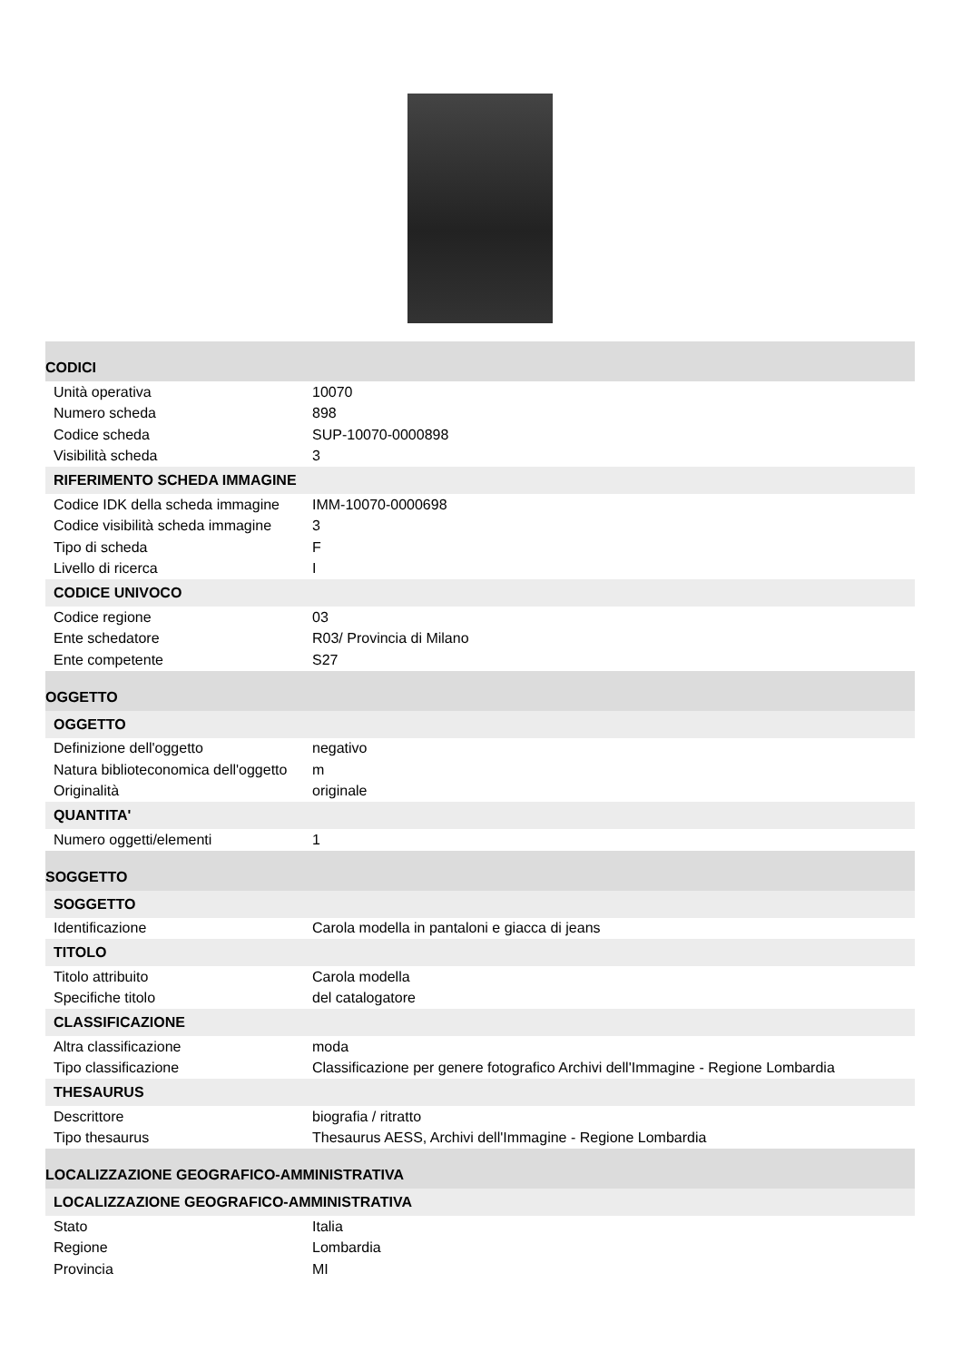| CODICI | |
| Unità operativa | 10070 |
| Numero scheda | 898 |
| Codice scheda | SUP-10070-0000898 |
| Visibilità scheda | 3 |
| RIFERIMENTO SCHEDA IMMAGINE | |
| Codice IDK della scheda immagine | IMM-10070-0000698 |
| Codice visibilità scheda immagine | 3 |
| Tipo di scheda | F |
| Livello di ricerca | I |
| CODICE UNIVOCO | |
| Codice regione | 03 |
| Ente schedatore | R03/ Provincia di Milano |
| Ente competente | S27 |
| OGGETTO | |
| OGGETTO | |
| Definizione dell'oggetto | negativo |
| Natura biblioteconomica dell'oggetto | m |
| Originalità | originale |
| QUANTITA' | |
| Numero oggetti/elementi | 1 |
| SOGGETTO | |
| SOGGETTO | |
| Identificazione | Carola modella in pantaloni e giacca di jeans |
| TITOLO | |
| Titolo attribuito | Carola modella |
| Specifiche titolo | del catalogatore |
| CLASSIFICAZIONE | |
| Altra classificazione | moda |
| Tipo classificazione | Classificazione per genere fotografico Archivi dell'Immagine - Regione Lombardia |
| THESAURUS | |
| Descrittore | biografia / ritratto |
| Tipo thesaurus | Thesaurus AESS, Archivi dell'Immagine - Regione Lombardia |
| LOCALIZZAZIONE GEOGRAFICO-AMMINISTRATIVA | |
| LOCALIZZAZIONE GEOGRAFICO-AMMINISTRATIVA | |
| Stato | Italia |
| Regione | Lombardia |
| Provincia | MI |